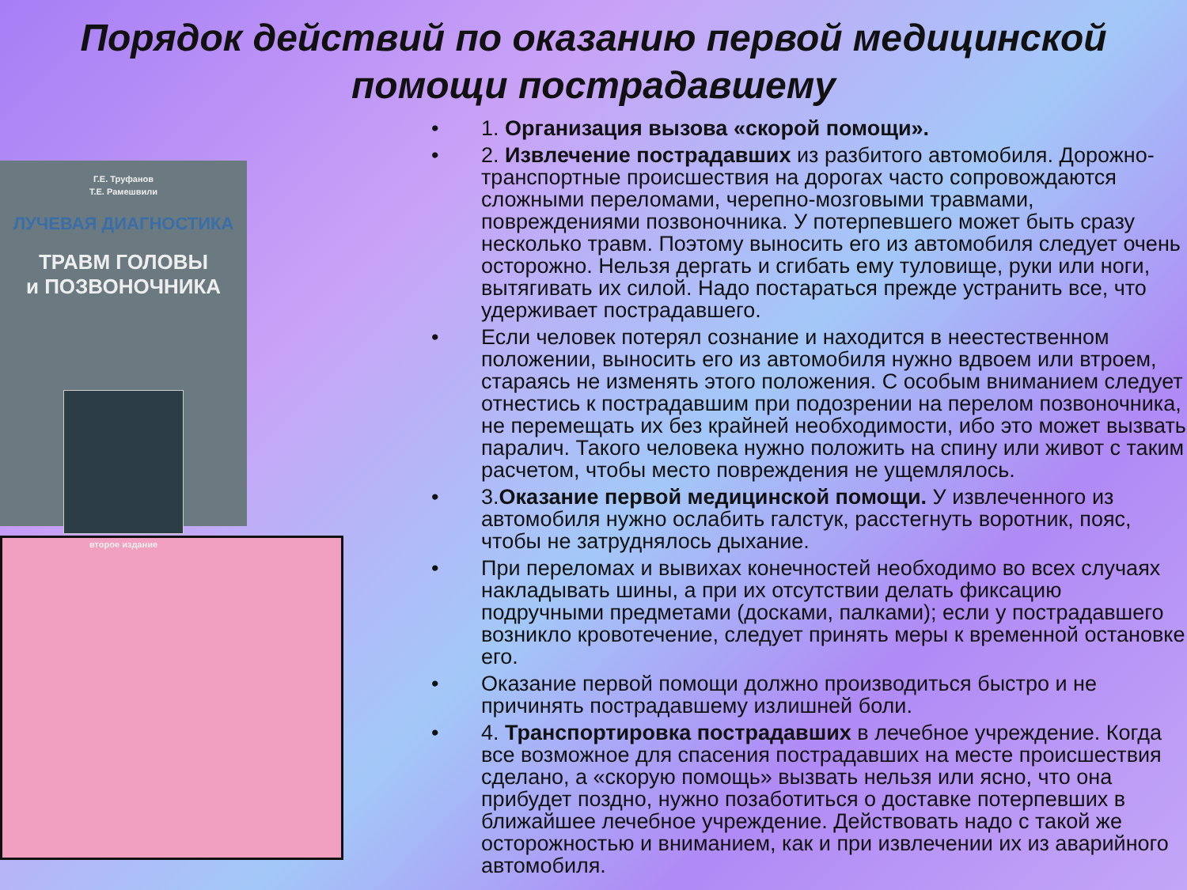Порядок действий по оказанию первой медицинской помощи пострадавшему
Г.Е. Труфанов
Т.Е. Рамешвили
ЛУЧЕВАЯ ДИАГНОСТИКА
ТРАВМ ГОЛОВЫ
и ПОЗВОНОЧНИКА
второе издание
• 1. Организация вызова «скорой помощи».
• 2. Извлечение пострадавших из разбитого автомобиля. Дорожно-транспортные происшествия на дорогах часто сопровождаются сложными переломами, черепно-мозговыми травмами, повреждениями позвоночника. У потерпевшего может быть сразу несколько травм. Поэтому выносить его из автомобиля следует очень осторожно. Нельзя дергать и сгибать ему туловище, руки или ноги, вытягивать их силой. Надо постараться прежде устранить все, что удерживает пострадавшего.
• Если человек потерял сознание и находится в неестественном положении, выносить его из автомобиля нужно вдвоем или втроем, стараясь не изменять этого положения. С особым вниманием следует отнестись к пострадавшим при подозрении на перелом позвоночника, не перемещать их без крайней необходимости, ибо это может вызвать паралич. Такого человека нужно положить на спину или живот с таким расчетом, чтобы место повреждения не ущемлялось.
• 3.Оказание первой медицинской помощи. У извлеченного из автомобиля нужно ослабить галстук, расстегнуть воротник, пояс, чтобы не затруднялось дыхание.
• При переломах и вывихах конечностей необходимо во всех случаях накладывать шины, а при их отсутствии делать фиксацию подручными предметами (досками, палками); если у пострадавшего возникло кровотечение, следует принять меры к временной остановке его.
• Оказание первой помощи должно производиться быстро и не причинять пострадавшему излишней боли.
• 4. Транспортировка пострадавших в лечебное учреждение. Когда все возможное для спасения пострадавших на месте происшествия сделано, а «скорую помощь» вызвать нельзя или ясно, что она прибудет поздно, нужно позаботиться о доставке потерпевших в ближайшее лечебное учреждение. Действовать надо с такой же осторожностью и вниманием, как и при извлечении их из аварийного автомобиля.